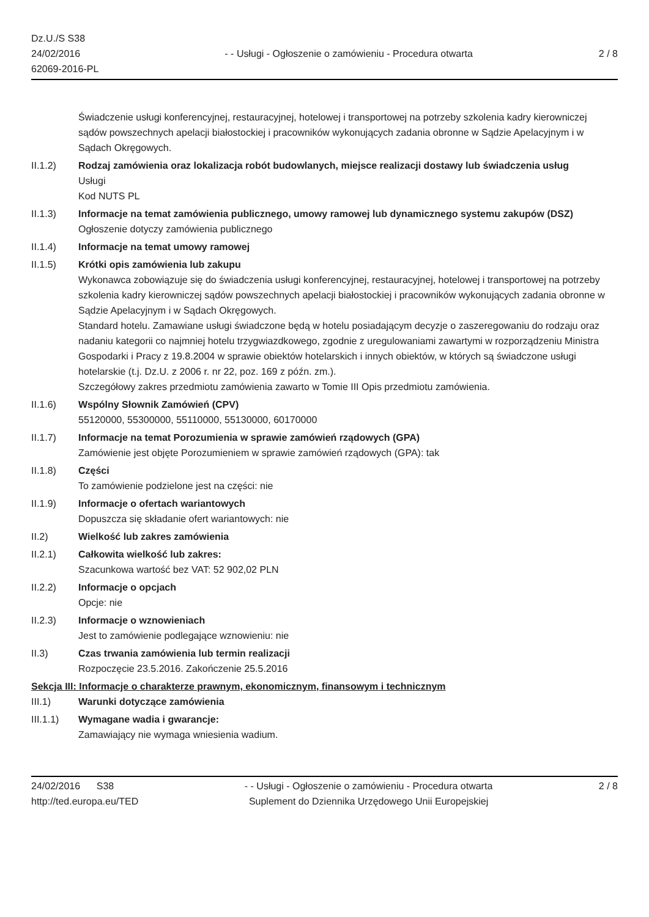Dz.U./S S38
24/02/2016
62069-2016-PL
- - Usługi - Ogłoszenie o zamówieniu - Procedura otwarta
2 / 8
Świadczenie usługi konferencyjnej, restauracyjnej, hotelowej i transportowej na potrzeby szkolenia kadry kierowniczej sądów powszechnych apelacji białostockiej i pracowników wykonujących zadania obronne w Sądzie Apelacyjnym i w Sądach Okręgowych.
II.1.2) Rodzaj zamówienia oraz lokalizacja robót budowlanych, miejsce realizacji dostawy lub świadczenia usług
Usługi
Kod NUTS PL
II.1.3) Informacje na temat zamówienia publicznego, umowy ramowej lub dynamicznego systemu zakupów (DSZ)
Ogłoszenie dotyczy zamówienia publicznego
II.1.4) Informacje na temat umowy ramowej
II.1.5) Krótki opis zamówienia lub zakupu
Wykonawca zobowiązuje się do świadczenia usługi konferencyjnej, restauracyjnej, hotelowej i transportowej na potrzeby szkolenia kadry kierowniczej sądów powszechnych apelacji białostockiej i pracowników wykonujących zadania obronne w Sądzie Apelacyjnym i w Sądach Okręgowych.
Standard hotelu. Zamawiane usługi świadczone będą w hotelu posiadającym decyzje o zaszeregowaniu do rodzaju oraz nadaniu kategorii co najmniej hotelu trzygwiazdkowego, zgodnie z uregulowaniami zawartymi w rozporządzeniu Ministra Gospodarki i Pracy z 19.8.2004 w sprawie obiektów hotelarskich i innych obiektów, w których są świadczone usługi hotelarskie (t.j. Dz.U. z 2006 r. nr 22, poz. 169 z późn. zm.).
Szczegółowy zakres przedmiotu zamówienia zawarto w Tomie III Opis przedmiotu zamówienia.
II.1.6) Wspólny Słownik Zamówień (CPV)
55120000, 55300000, 55110000, 55130000, 60170000
II.1.7) Informacje na temat Porozumienia w sprawie zamówień rządowych (GPA)
Zamówienie jest objęte Porozumieniem w sprawie zamówień rządowych (GPA): tak
II.1.8) Części
To zamówienie podzielone jest na części: nie
II.1.9) Informacje o ofertach wariantowych
Dopuszcza się składanie ofert wariantowych: nie
II.2) Wielkość lub zakres zamówienia
II.2.1) Całkowita wielkość lub zakres:
Szacunkowa wartość bez VAT: 52 902,02 PLN
II.2.2) Informacje o opcjach
Opcje: nie
II.2.3) Informacje o wznowieniach
Jest to zamówienie podlegające wznowieniu: nie
II.3) Czas trwania zamówienia lub termin realizacji
Rozpoczęcie 23.5.2016. Zakończenie 25.5.2016
Sekcja III: Informacje o charakterze prawnym, ekonomicznym, finansowym i technicznym
III.1) Warunki dotyczące zamówienia
III.1.1) Wymagane wadia i gwarancje:
Zamawiający nie wymaga wniesienia wadium.
24/02/2016 S38
http://ted.europa.eu/TED
- - Usługi - Ogłoszenie o zamówieniu - Procedura otwarta
Suplement do Dziennika Urzędowego Unii Europejskiej
2 / 8